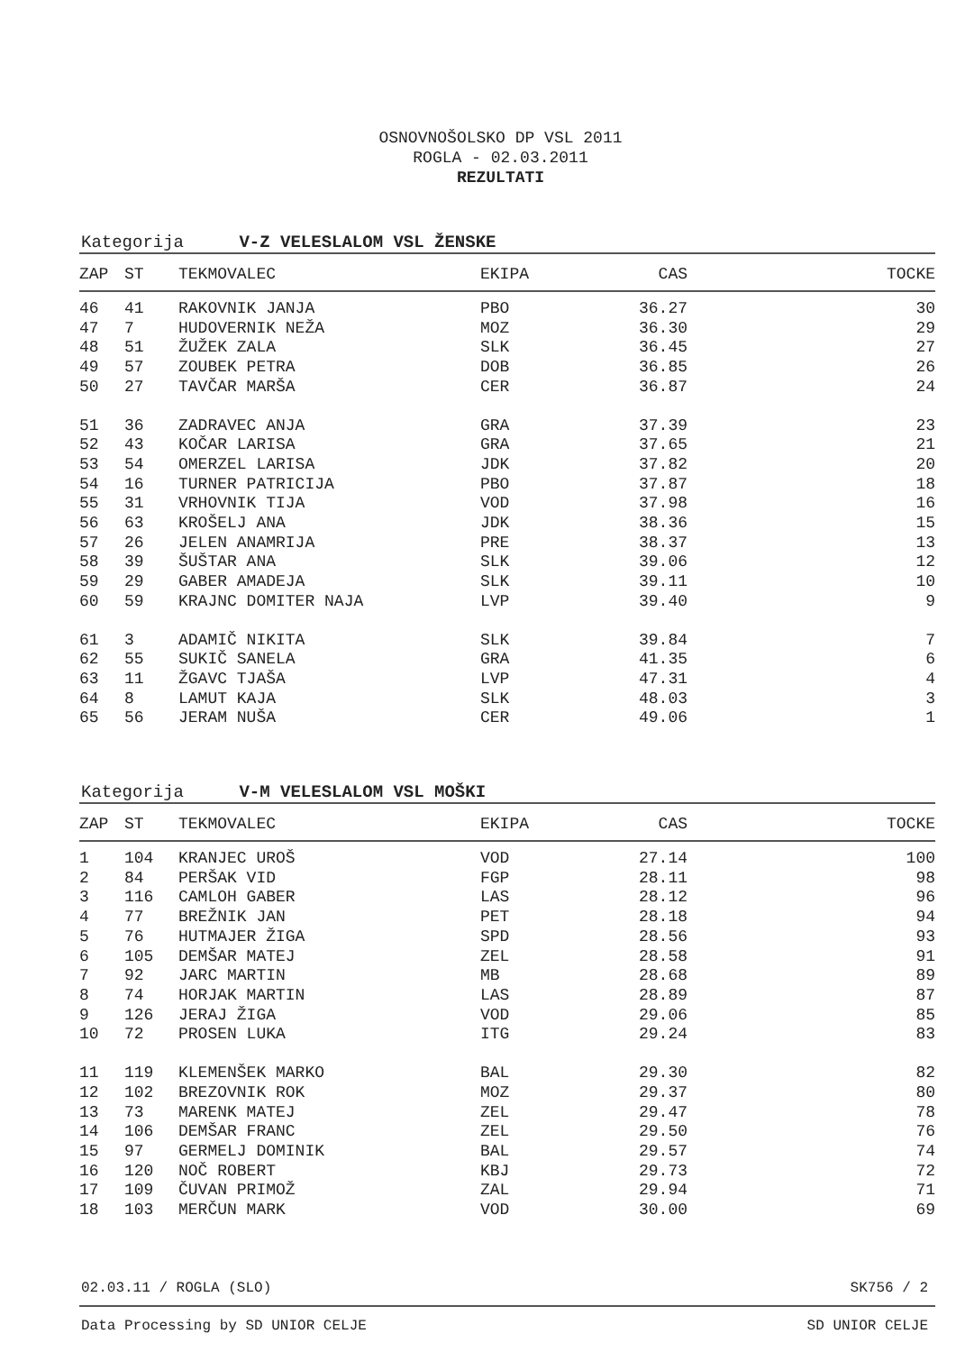OSNOVNOŠOLSKO DP VSL 2011
ROGLA - 02.03.2011
REZULTATI
Kategorija V-Z VELESLALOM VSL ŽENSKE
| ZAP | ST | TEKMOVALEC | EKIPA | CAS | TOCKE |
| --- | --- | --- | --- | --- | --- |
| 46 | 41 | RAKOVNIK JANJA | PBO | 36.27 | 30 |
| 47 | 7 | HUDOVERNIK NEŽA | MOZ | 36.30 | 29 |
| 48 | 51 | ŽUŽEK ZALA | SLK | 36.45 | 27 |
| 49 | 57 | ZOUBEK PETRA | DOB | 36.85 | 26 |
| 50 | 27 | TAVČAR MARŠA | CER | 36.87 | 24 |
| 51 | 36 | ZADRAVEC ANJA | GRA | 37.39 | 23 |
| 52 | 43 | KOČAR LARISA | GRA | 37.65 | 21 |
| 53 | 54 | OMERZEL LARISA | JDK | 37.82 | 20 |
| 54 | 16 | TURNER PATRICIJA | PBO | 37.87 | 18 |
| 55 | 31 | VRHOVNIK TIJA | VOD | 37.98 | 16 |
| 56 | 63 | KROŠELJ ANA | JDK | 38.36 | 15 |
| 57 | 26 | JELEN ANAMRIJA | PRE | 38.37 | 13 |
| 58 | 39 | ŠUŠTAR ANA | SLK | 39.06 | 12 |
| 59 | 29 | GABER AMADEJA | SLK | 39.11 | 10 |
| 60 | 59 | KRAJNC DOMITER NAJA | LVP | 39.40 | 9 |
| 61 | 3 | ADAMIČ NIKITA | SLK | 39.84 | 7 |
| 62 | 55 | SUKIČ SANELA | GRA | 41.35 | 6 |
| 63 | 11 | ŽGAVC TJAŠA | LVP | 47.31 | 4 |
| 64 | 8 | LAMUT KAJA | SLK | 48.03 | 3 |
| 65 | 56 | JERAM NUŠA | CER | 49.06 | 1 |
Kategorija V-M VELESLALOM VSL MOŠKI
| ZAP | ST | TEKMOVALEC | EKIPA | CAS | TOCKE |
| --- | --- | --- | --- | --- | --- |
| 1 | 104 | KRANJEC UROŠ | VOD | 27.14 | 100 |
| 2 | 84 | PERŠAK VID | FGP | 28.11 | 98 |
| 3 | 116 | CAMLOH GABER | LAS | 28.12 | 96 |
| 4 | 77 | BREŽNIK JAN | PET | 28.18 | 94 |
| 5 | 76 | HUTMAJER ŽIGA | SPD | 28.56 | 93 |
| 6 | 105 | DEMŠAR MATEJ | ZEL | 28.58 | 91 |
| 7 | 92 | JARC MARTIN | MB | 28.68 | 89 |
| 8 | 74 | HORJAK MARTIN | LAS | 28.89 | 87 |
| 9 | 126 | JERAJ ŽIGA | VOD | 29.06 | 85 |
| 10 | 72 | PROSEN LUKA | ITG | 29.24 | 83 |
| 11 | 119 | KLEMENŠEK MARKO | BAL | 29.30 | 82 |
| 12 | 102 | BREZOVNIK ROK | MOZ | 29.37 | 80 |
| 13 | 73 | MARENK MATEJ | ZEL | 29.47 | 78 |
| 14 | 106 | DEMŠAR FRANC | ZEL | 29.50 | 76 |
| 15 | 97 | GERMELJ DOMINIK | BAL | 29.57 | 74 |
| 16 | 120 | NOČ ROBERT | KBJ | 29.73 | 72 |
| 17 | 109 | ČUVAN PRIMOŽ | ZAL | 29.94 | 71 |
| 18 | 103 | MERČUN MARK | VOD | 30.00 | 69 |
02.03.11 / ROGLA (SLO) SK756 / 2
Data Processing by SD UNIOR CELJE SD UNIOR CELJE